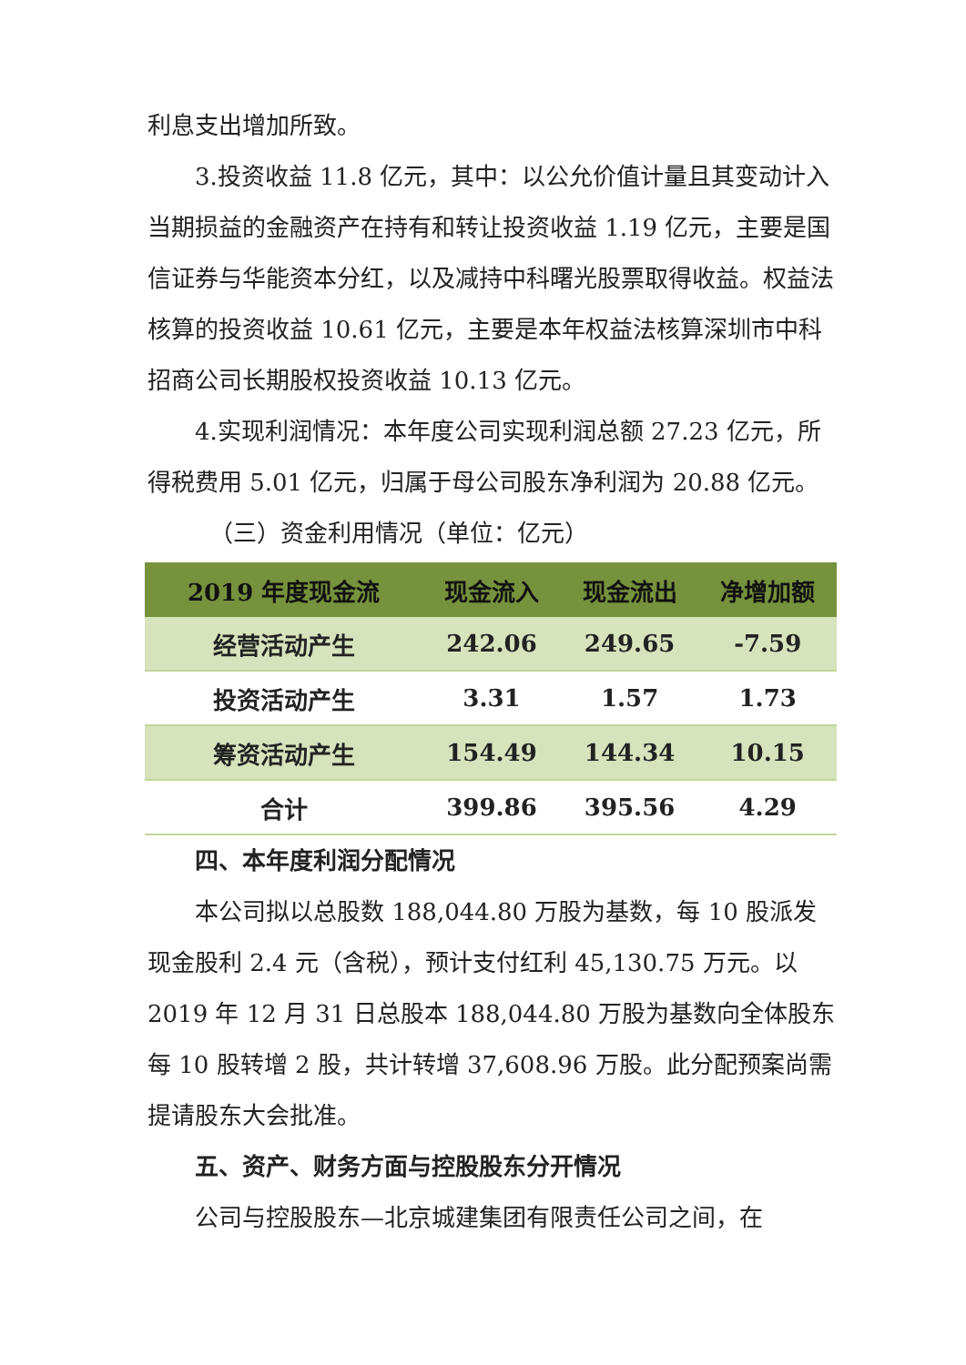利息支出增加所致。
3.投资收益 11.8 亿元，其中：以公允价值计量且其变动计入当期损益的金融资产在持有和转让投资收益 1.19 亿元，主要是国信证券与华能资本分红，以及减持中科曙光股票取得收益。权益法核算的投资收益 10.61 亿元，主要是本年权益法核算深圳市中科招商公司长期股权投资收益 10.13 亿元。
4.实现利润情况：本年度公司实现利润总额 27.23 亿元，所得税费用 5.01 亿元，归属于母公司股东净利润为 20.88 亿元。
（三）资金利用情况（单位：亿元）
| 2019 年度现金流 | 现金流入 | 现金流出 | 净增加额 |
| --- | --- | --- | --- |
| 经营活动产生 | 242.06 | 249.65 | -7.59 |
| 投资活动产生 | 3.31 | 1.57 | 1.73 |
| 筹资活动产生 | 154.49 | 144.34 | 10.15 |
| 合计 | 399.86 | 395.56 | 4.29 |
四、本年度利润分配情况
本公司拟以总股数 188,044.80 万股为基数，每 10 股派发现金股利 2.4 元（含税），预计支付红利 45,130.75 万元。以 2019 年 12 月 31 日总股本 188,044.80 万股为基数向全体股东每 10 股转增 2 股，共计转增 37,608.96 万股。此分配预案尚需提请股东大会批准。
五、资产、财务方面与控股股东分开情况
公司与控股股东—北京城建集团有限责任公司之间，在